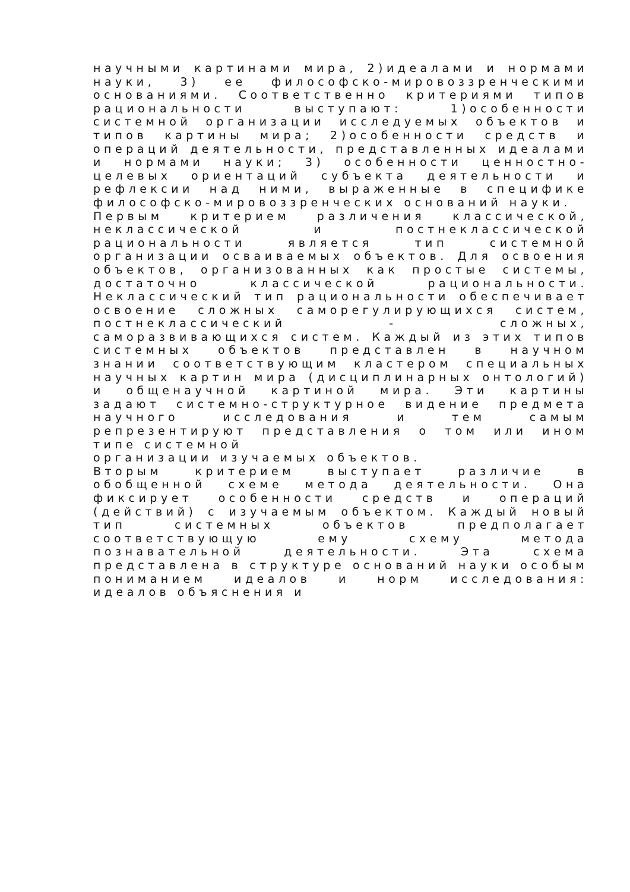научными картинами мира, 2)идеалами и нормами науки, 3) ее философско-мировоззренческими основаниями. Соответственно критериями типов рациональности выступают: 1)особенности системной организации исследуемых объектов и типов картины мира; 2)особенности средств и операций деятельности, представленных идеалами и нормами науки; 3) особенности ценностно-целевых ориентаций субъекта деятельности и рефлексии над ними, выраженные в специфике философско-мировоззренческих оснований науки.
Первым критерием различения классической, неклассической и постнеклассической рациональности является тип системной организации осваиваемых объектов. Для освоения объектов, организованных как простые системы, достаточно классической рациональности. Неклассический тип рациональности обеспечивает освоение сложных саморегулирующихся систем, постнеклассический - сложных, саморазвивающихся систем. Каждый из этих типов системных объектов представлен в научном знании соответствующим кластером специальных научных картин мира (дисциплинарных онтологий) и общенаучной картиной мира. Эти картины задают системно-структурное видение предмета научного исследования и тем самым репрезентируют представления о том или ином типе системной
организации изучаемых объектов.
Вторым критерием выступает различие в обобщенной схеме метода деятельности. Она фиксирует особенности средств и операций (действий) с изучаемым объектом. Каждый новый тип системных объектов предполагает соответствующую ему схему метода познавательной деятельности. Эта схема представлена в структуре оснований науки особым пониманием идеалов и норм исследования: идеалов объяснения и